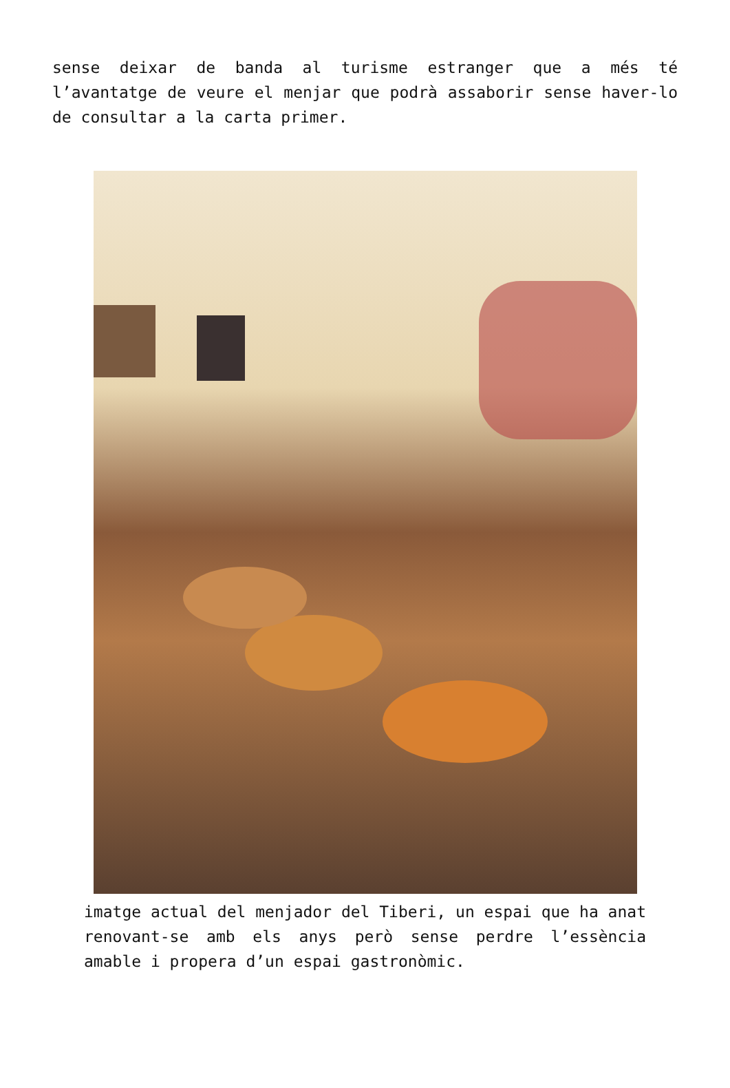sense deixar de banda al turisme estranger que a més té l’avantatge de veure el menjar que podrà assaborir sense haver-lo de consultar a la carta primer.
imatge actual del menjador del Tiberi, un espai que ha anat renovant-se amb els anys però sense perdre l’essència amable i propera d’un espai gastronòmic.